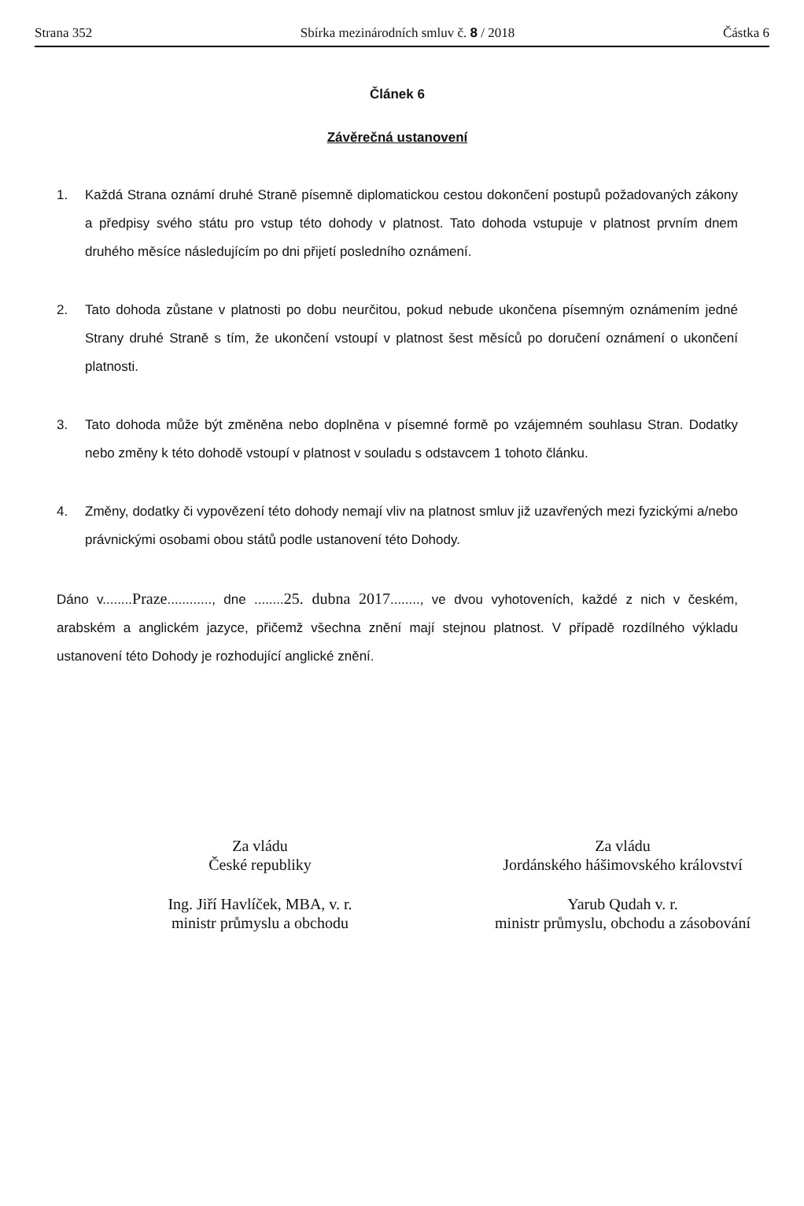Strana 352 Sbírka mezinárodních smluv č. 8 / 2018 Částka 6
Článek 6
Závěrečná ustanovení
1. Každá Strana oznámí druhé Straně písemně diplomatickou cestou dokončení postupů požadovaných zákony a předpisy svého státu pro vstup této dohody v platnost. Tato dohoda vstupuje v platnost prvním dnem druhého měsíce následujícím po dni přijetí posledního oznámení.
2. Tato dohoda zůstane v platnosti po dobu neurčitou, pokud nebude ukončena písemným oznámením jedné Strany druhé Straně s tím, že ukončení vstoupí v platnost šest měsíců po doručení oznámení o ukončení platnosti.
3. Tato dohoda může být změněna nebo doplněna v písemné formě po vzájemném souhlasu Stran. Dodatky nebo změny k této dohodě vstoupí v platnost v souladu s odstavcem 1 tohoto článku.
4. Změny, dodatky či vypovězení této dohody nemají vliv na platnost smluv již uzavřených mezi fyzickými a/nebo právnickými osobami obou států podle ustanovení této Dohody.
Dáno v........Praze............, dne ........25. dubna 2017........, ve dvou vyhotoveních, každé z nich v českém, arabském a anglickém jazyce, přičemž všechna znění mají stejnou platnost. V případě rozdílného výkladu ustanovení této Dohody je rozhodující anglické znění.
Za vládu
České republiky
Ing. Jiří Havlíček, MBA, v. r.
ministr průmyslu a obchodu
Za vládu
Jordánského hášimovského království
Yarub Qudah v. r.
ministr průmyslu, obchodu a zásobování